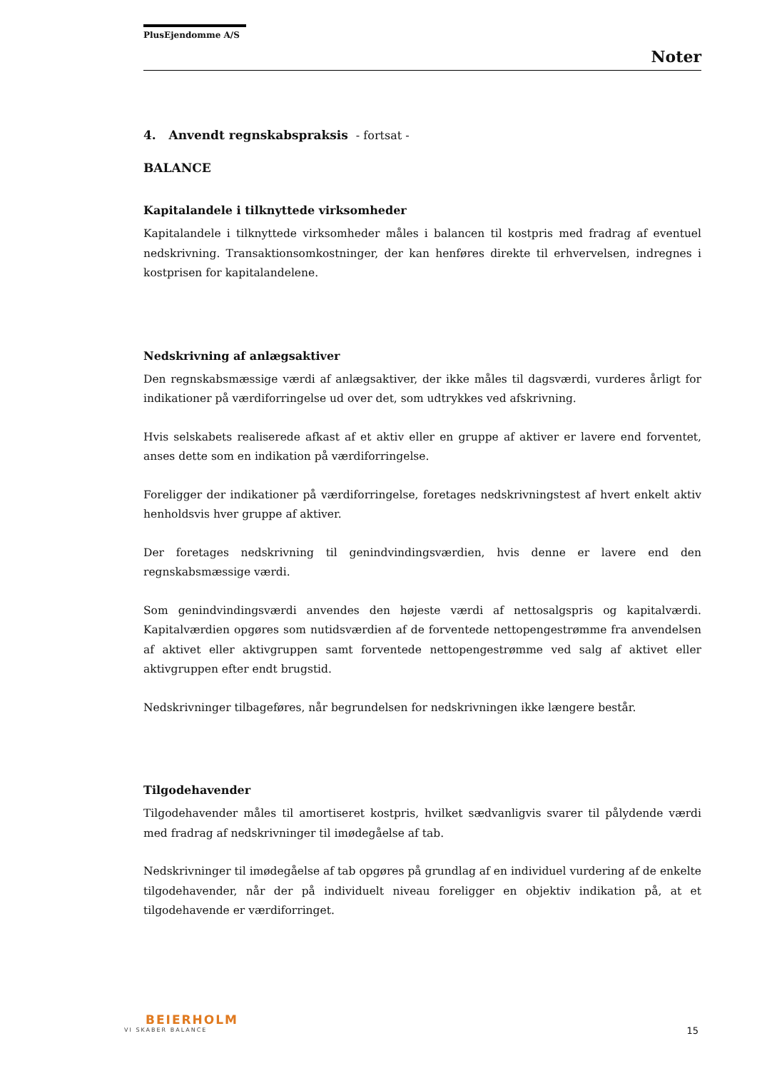PlusEjendomme A/S
Noter
4. Anvendt regnskabspraksis - fortsat -
BALANCE
Kapitalandele i tilknyttede virksomheder
Kapitalandele i tilknyttede virksomheder måles i balancen til kostpris med fradrag af eventuel nedskrivning. Transaktionsomkostninger, der kan henføres direkte til erhvervelsen, indregnes i kostprisen for kapitalandelene.
Nedskrivning af anlægsaktiver
Den regnskabsmæssige værdi af anlægsaktiver, der ikke måles til dagsværdi, vurderes årligt for indikationer på værdiforringelse ud over det, som udtrykkes ved afskrivning.
Hvis selskabets realiserede afkast af et aktiv eller en gruppe af aktiver er lavere end forventet, anses dette som en indikation på værdiforringelse.
Foreligger der indikationer på værdiforringelse, foretages nedskrivningstest af hvert enkelt aktiv henholdsvis hver gruppe af aktiver.
Der foretages nedskrivning til genindvindingsværdien, hvis denne er lavere end den regnskabsmæssige værdi.
Som genindvindingsværdi anvendes den højeste værdi af nettosalgspris og kapitalværdi. Kapitalværdien opgøres som nutidsværdien af de forventede nettopengestrømme fra anvendelsen af aktivet eller aktivgruppen samt forventede nettopengestrømme ved salg af aktivet eller aktivgruppen efter endt brugstid.
Nedskrivninger tilbageføres, når begrundelsen for nedskrivningen ikke længere består.
Tilgodehavender
Tilgodehavender måles til amortiseret kostpris, hvilket sædvanligvis svarer til pålydende værdi med fradrag af nedskrivninger til imødegåelse af tab.
Nedskrivninger til imødegåelse af tab opgøres på grundlag af en individuel vurdering af de enkelte tilgodehavender, når der på individuelt niveau foreligger en objektiv indikation på, at et tilgodehavende er værdiforringet.
BEIERHOLM
VI SKABER BALANCE
15